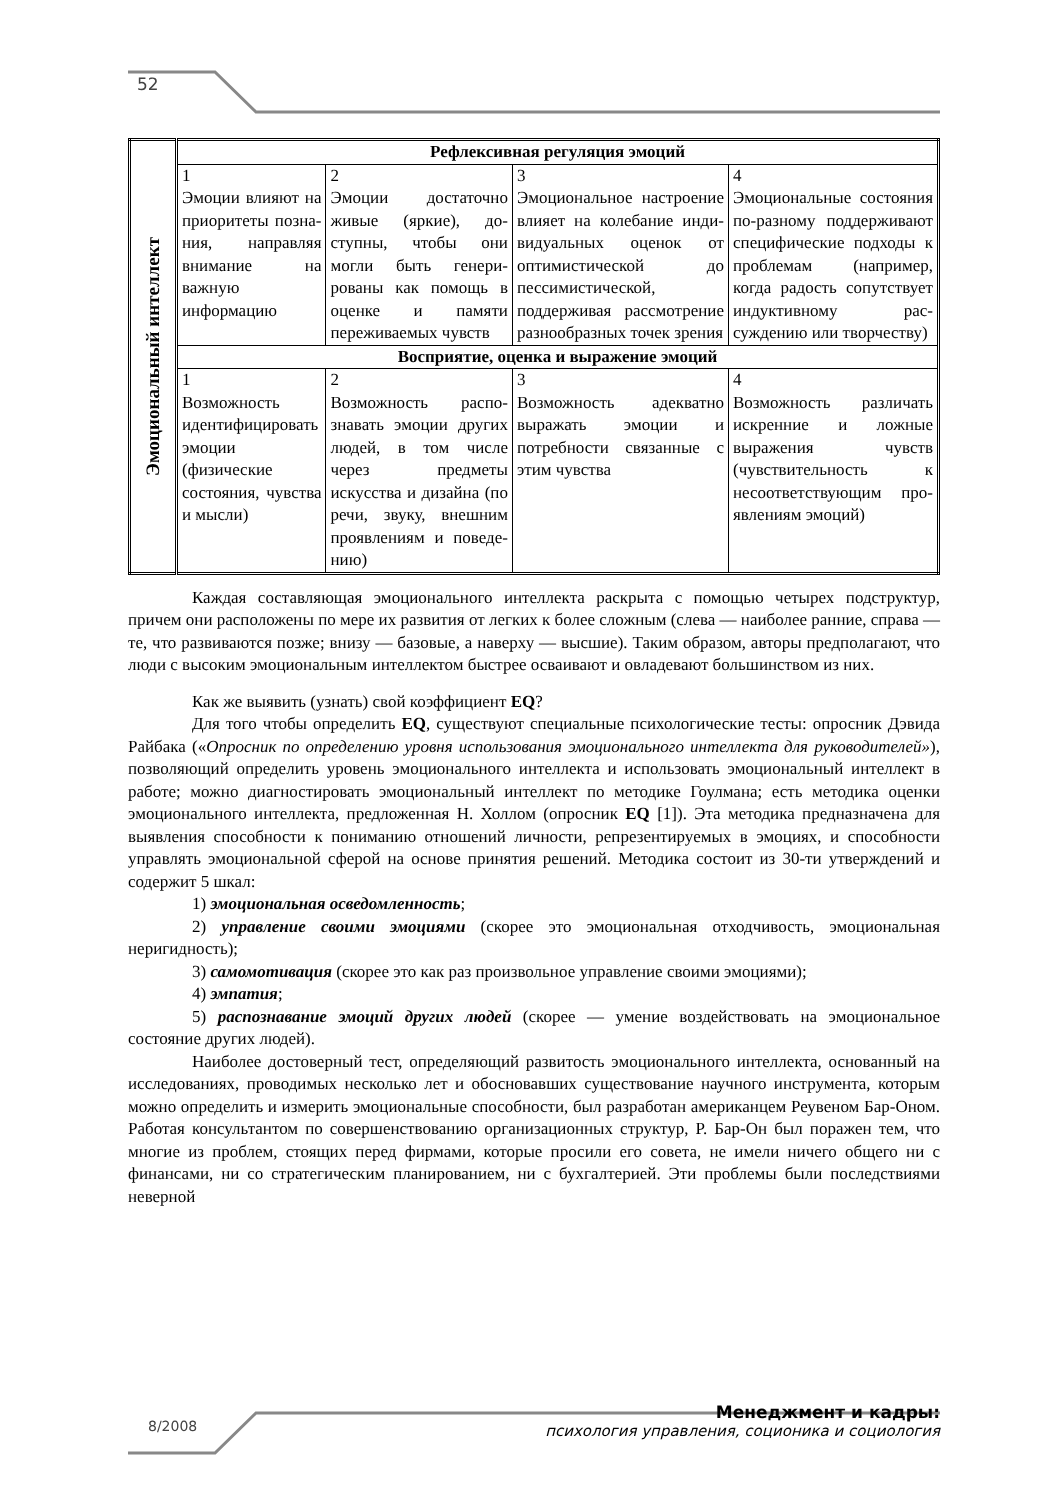52
| Эмоциональный интеллект | Рефлексивная регуляция эмоций | | | |
| | 1 Эмоции влияют на приоритеты позна­ния, направляя вни­мание на важную информацию | 2 Эмоции достаточно живые (яркие), до­ступны, чтобы они могли быть генери­рованы как помощь в оценке и памяти переживаемых чувств | 3 Эмоциональное настроение влияет на колебание инди­видуальных оценок от оптимистической до пессимистиче­ской, поддерживая рассмотрение раз­нообразных точек зрения | 4 Эмоциональные со­стояния по-разному поддерживают спе­цифические подхо­ды к проблемам (например, когда радость сопутствует индуктивному рас­суждению или твор­честву) |
| | Восприятие, оценка и выражение эмоций | | | |
| | 1 Возможность иден­тифицировать эмо­ции (физические состояния, чувства и мысли) | 2 Возможность распо­знавать эмоции дру­гих людей, в том числе через предме­ты искусства и ди­зайна (по речи, зву­ку, внешним прояв­лениям и поведе­нию) | 3 Возможность адек­ватно выражать эмоции и потребно­сти связанные с этим чувства | 4 Возможность разли­чать искренние и ложные выражения чувств (чувстви­тельность к несоот­ветствующим про­явлениям эмоций) |
Каждая составляющая эмоционального интеллекта раскрыта с помощью четырех под­структур, причем они расположены по мере их развития от легких к более сложным (слева — наиболее ранние, справа — те, что развиваются позже; внизу — базовые, а наверху — высшие). Таким образом, авторы предполагают, что люди с высоким эмоциональным интеллектом быст­рее осваивают и овладевают большинством из них.
Как же выявить (узнать) свой коэффициент EQ?
Для того чтобы определить EQ, существуют специальные психологические тесты: опросник Дэвида Райбака («Опросник по определению уровня использования эмоционального интеллекта для руководителей»), позволяющий определить уровень эмоционального интел­лекта и использовать эмоциональный интеллект в работе; можно диагностировать эмоциональ­ный интеллект по методике Гоулмана; есть методика оценки эмоционального интеллекта, предложенная Н. Холлом (опросник EQ [1]). Эта методика предназначена для выявления спо­собности к пониманию отношений личности, репрезентируемых в эмоциях, и способности управлять эмоциональной сферой на основе принятия решений. Методика состоит из 30-ти утверждений и содержит 5 шкал:
1) эмоциональная осведомленность;
2) управление своими эмоциями (скорее это эмоциональная отходчивость, эмоцио­нальная неригидность);
3) самомотивация (скорее это как раз произвольное управление своими эмоциями);
4) эмпатия;
5) распознавание эмоций других людей (скорее — умение воздействовать на эмоцио­нальное состояние других людей).
Наиболее достоверный тест, определяющий развитость эмоционального интеллекта, ос­нованный на исследованиях, проводимых несколько лет и обосновавших существование науч­ного инструмента, которым можно определить и измерить эмоциональные способности, был разработан американцем Реувеном Бар-Оном. Работая консультантом по совершенствованию организационных структур, Р. Бар-Он был поражен тем, что многие из проблем, стоящих перед фирмами, которые просили его совета, не имели ничего общего ни с финансами, ни со страте­гическим планированием, ни с бухгалтерией. Эти проблемы были последствиями неверной
8/2008
Менеджмент и кадры:
психология управления, соционика и социология